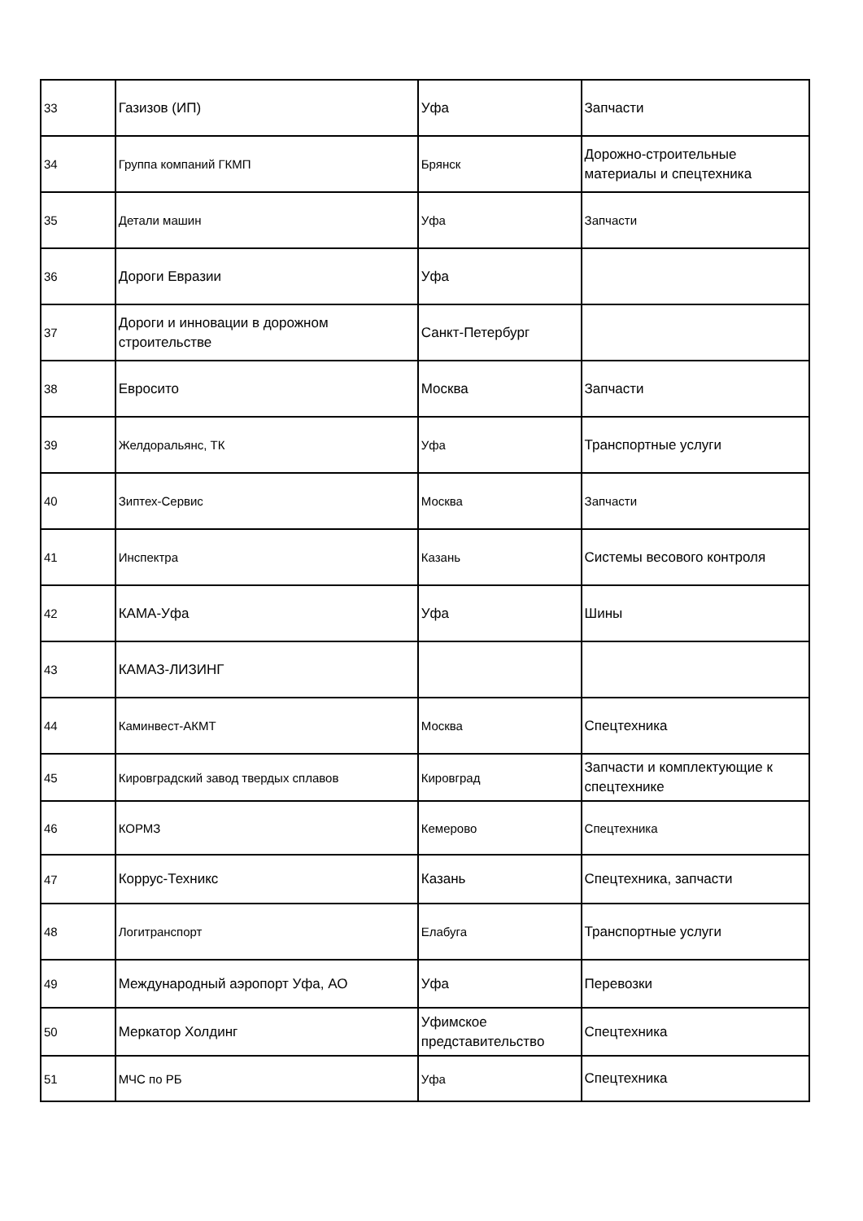| 33 | Газизов (ИП) | Уфа | Запчасти |
| 34 | Группа компаний ГКМП | Брянск | Дорожно-строительные материалы и спецтехника |
| 35 | Детали машин | Уфа | Запчасти |
| 36 | Дороги Евразии | Уфа | |
| 37 | Дороги и инновации в дорожном строительстве | Санкт-Петербург | |
| 38 | Евросито | Москва | Запчасти |
| 39 | Желдоральянс, ТК | Уфа | Транспортные услуги |
| 40 | Зиптех-Сервис | Москва | Запчасти |
| 41 | Инспектра | Казань | Системы весового контроля |
| 42 | КАМА-Уфа | Уфа | Шины |
| 43 | КАМАЗ-ЛИЗИНГ | | |
| 44 | Каминвест-АКМТ | Москва | Спецтехника |
| 45 | Кировградский завод твердых сплавов | Кировград | Запчасти и комплектующие к спецтехнике |
| 46 | КОРМЗ | Кемерово | Спецтехника |
| 47 | Коррус-Техникс | Казань | Спецтехника, запчасти |
| 48 | Логитранспорт | Елабуга | Транспортные услуги |
| 49 | Международный аэропорт Уфа, АО | Уфа | Перевозки |
| 50 | Меркатор Холдинг | Уфимское представительство | Спецтехника |
| 51 | МЧС по РБ | Уфа | Спецтехника |